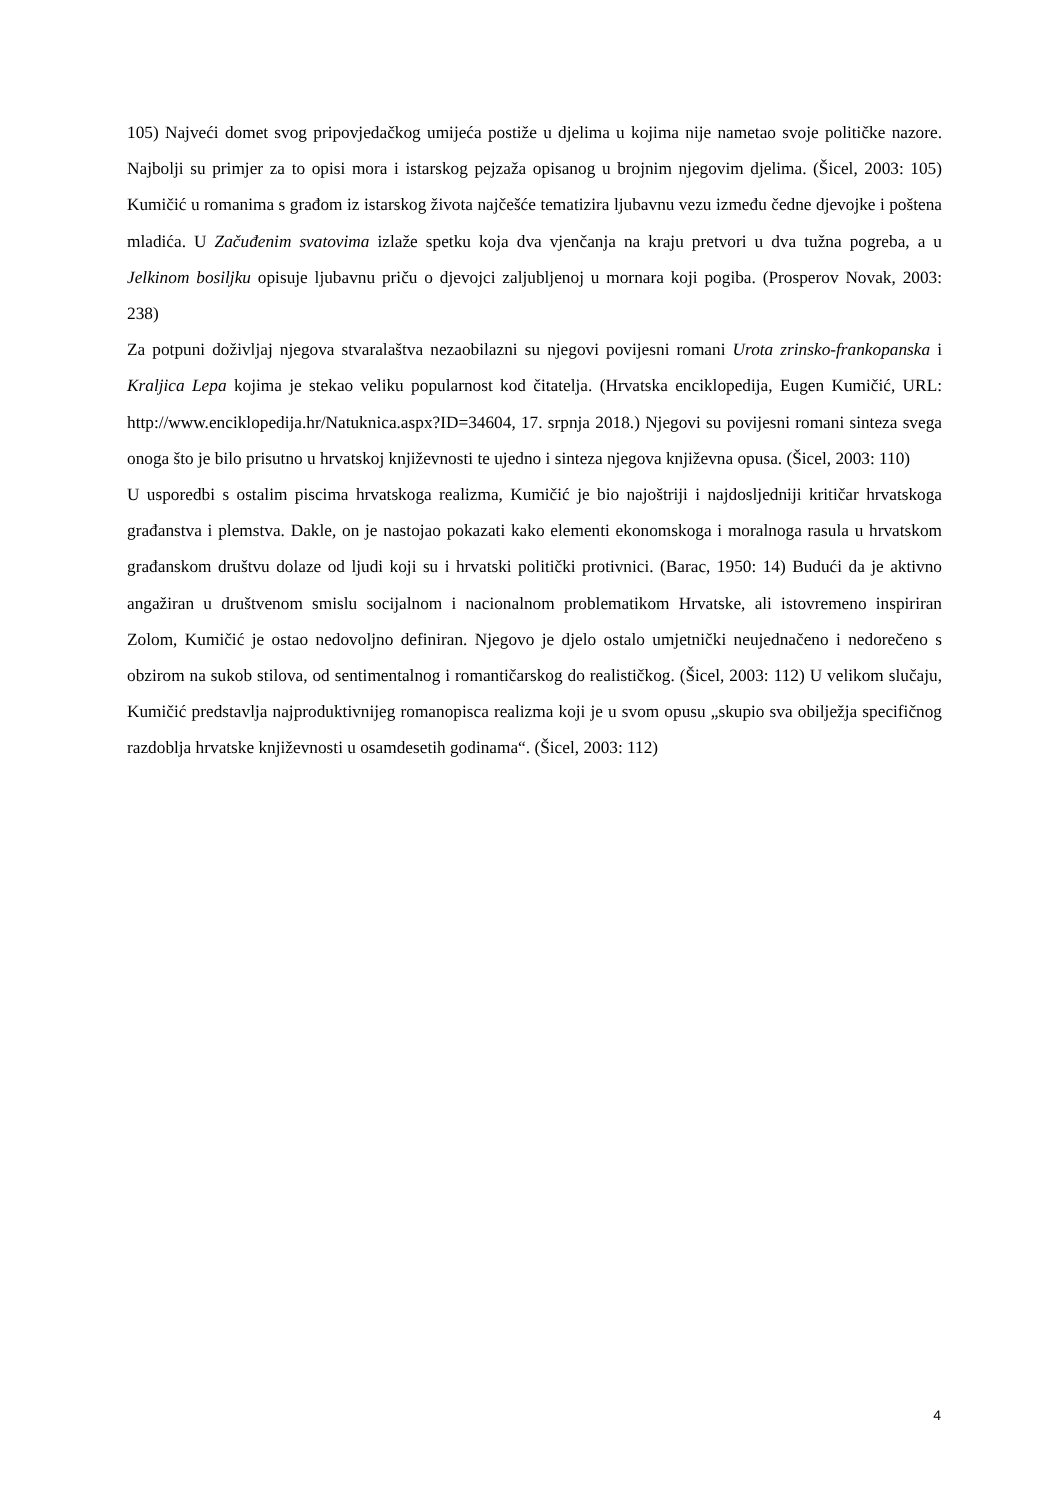105) Najveći domet svog pripovjedačkog umijeća postiže u djelima u kojima nije nametao svoje političke nazore. Najbolji su primjer za to opisi mora i istarskog pejzaža opisanog u brojnim njegovim djelima. (Šicel, 2003: 105) Kumičić u romanima s građom iz istarskog života najčešće tematizira ljubavnu vezu između čedne djevojke i poštena mladića. U Začuđenim svatovima izlaže spetku koja dva vjenčanja na kraju pretvori u dva tužna pogreba, a u Jelkinom bosiljku opisuje ljubavnu priču o djevojci zaljubljenoj u mornara koji pogiba. (Prosperov Novak, 2003: 238)
Za potpuni doživljaj njegova stvaralaštva nezaobilazni su njegovi povijesni romani Urota zrinsko-frankopanska i Kraljica Lepa kojima je stekao veliku popularnost kod čitatelja. (Hrvatska enciklopedija, Eugen Kumičić, URL: http://www.enciklopedija.hr/Natuknica.aspx?ID=34604, 17. srpnja 2018.) Njegovi su povijesni romani sinteza svega onoga što je bilo prisutno u hrvatskoj književnosti te ujedno i sinteza njegova književna opusa. (Šicel, 2003: 110)
U usporedbi s ostalim piscima hrvatskoga realizma, Kumičić je bio najoštriji i najdosljedniji kritičar hrvatskoga građanstva i plemstva. Dakle, on je nastojao pokazati kako elementi ekonomskoga i moralnoga rasula u hrvatskom građanskom društvu dolaze od ljudi koji su i hrvatski politički protivnici. (Barac, 1950: 14) Budući da je aktivno angažiran u društvenom smislu socijalnom i nacionalnom problematikom Hrvatske, ali istovremeno inspiriran Zolom, Kumičić je ostao nedovoljno definiran. Njegovo je djelo ostalo umjetnički neujednačeno i nedorečeno s obzirom na sukob stilova, od sentimentalnog i romantičarskog do realističkog. (Šicel, 2003: 112) U velikom slučaju, Kumičić predstavlja najproduktivnijeg romanopisca realizma koji je u svom opusu „skupio sva obilježja specifičnog razdoblja hrvatske književnosti u osamdesetih godinama“. (Šicel, 2003: 112)
4